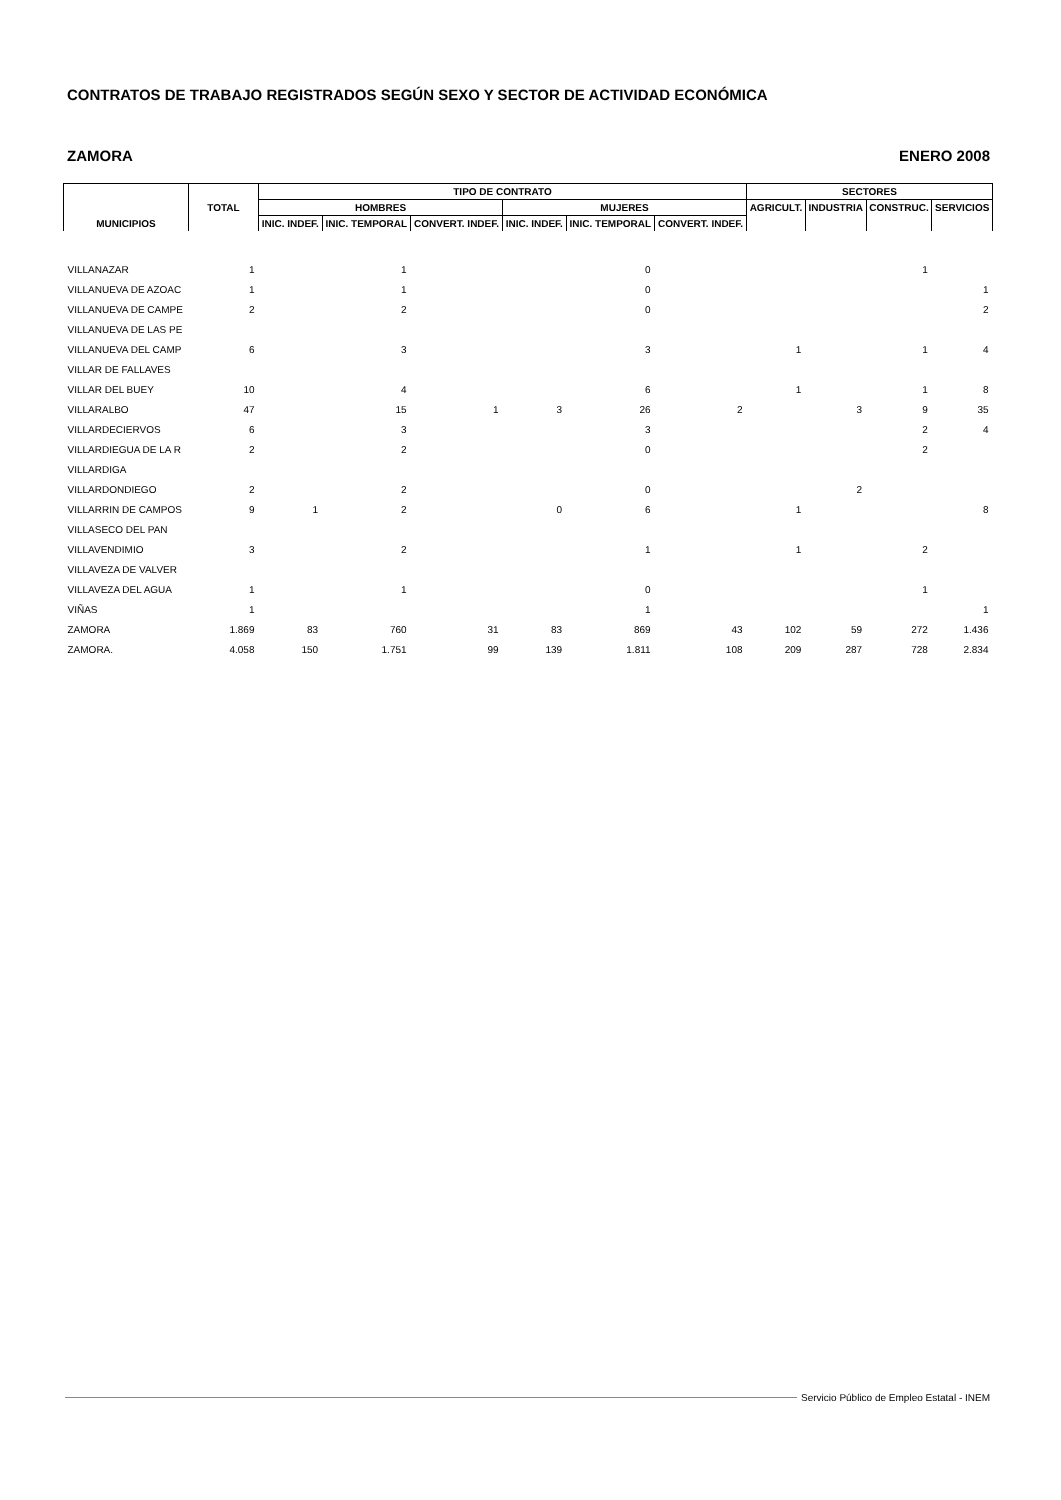CONTRATOS DE TRABAJO REGISTRADOS SEGÚN SEXO Y SECTOR DE ACTIVIDAD ECONÓMICA
ZAMORA ENERO 2008
| MUNICIPIOS | TOTAL | TIPO DE CONTRATO | | | | | | SECTORES | | | |
| --- | --- | --- | --- | --- | --- | --- | --- | --- | --- | --- | --- |
| | | HOMBRES | | | MUJERES | | | AGRICULT. | INDUSTRIA | CONSTRUC. | SERVICIOS |
| | | INIC. INDEF. | INIC. TEMPORAL | CONVERT. INDEF. | INIC. INDEF. | INIC. TEMPORAL | CONVERT. INDEF. | | | | |
| VILLANAZAR | 1 | | 1 | | | 0 | | | | 1 | |
| VILLANUEVA DE AZOAC | 1 | | 1 | | | 0 | | | | | 1 |
| VILLANUEVA DE CAMPE | 2 | | 2 | | | 0 | | | | | 2 |
| VILLANUEVA DE LAS PE | | | | | | | | | | | |
| VILLANUEVA DEL CAMP | 6 | | 3 | | | 3 | | 1 | | 1 | 4 |
| VILLAR DE FALLAVES | | | | | | | | | | | |
| VILLAR DEL BUEY | 10 | | 4 | | | 6 | | 1 | | 1 | 8 |
| VILLARALBO | 47 | | 15 | 1 | 3 | 26 | 2 | | 3 | 9 | 35 |
| VILLARDECIERVOS | 6 | | 3 | | | 3 | | | | 2 | 4 |
| VILLARDIEGUA DE LA R | 2 | | 2 | | | 0 | | | | 2 | |
| VILLARDIGA | | | | | | | | | | | |
| VILLARDONDIEGO | 2 | | 2 | | | 0 | | | 2 | | |
| VILLARRIN DE CAMPOS | 9 | 1 | 2 | | 0 | 6 | | 1 | | | 8 |
| VILLASECO DEL PAN | | | | | | | | | | | |
| VILLAVENDIMIO | 3 | | 2 | | | 1 | | 1 | | 2 | |
| VILLAVEZA DE VALVER | | | | | | | | | | | |
| VILLAVEZA DEL AGUA | 1 | | 1 | | | 0 | | | | 1 | |
| VIÑAS | 1 | | | | | 1 | | | | | 1 |
| ZAMORA | 1.869 | 83 | 760 | 31 | 83 | 869 | 43 | 102 | 59 | 272 | 1.436 |
| ZAMORA. | 4.058 | 150 | 1.751 | 99 | 139 | 1.811 | 108 | 209 | 287 | 728 | 2.834 |
Servicio Público de Empleo Estatal - INEM